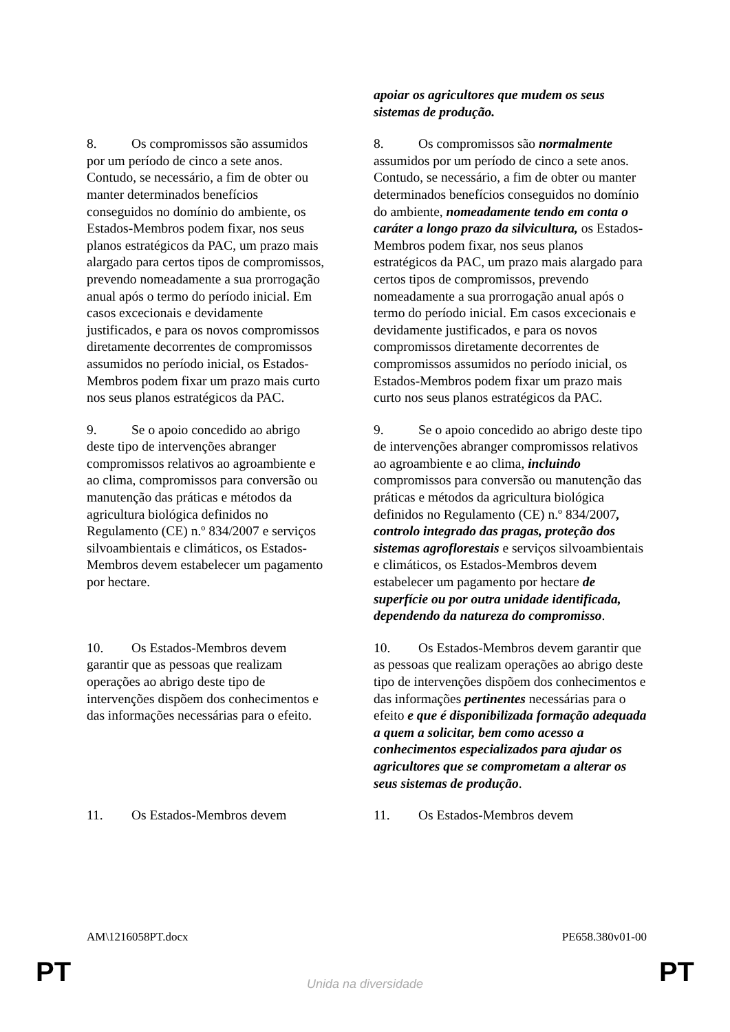| | apoiar os agricultores que mudem os seus sistemas de produção. |
| 8. Os compromissos são assumidos por um período de cinco a sete anos. Contudo, se necessário, a fim de obter ou manter determinados benefícios conseguidos no domínio do ambiente, os Estados-Membros podem fixar, nos seus planos estratégicos da PAC, um prazo mais alargado para certos tipos de compromissos, prevendo nomeadamente a sua prorrogação anual após o termo do período inicial. Em casos excecionais e devidamente justificados, e para os novos compromissos diretamente decorrentes de compromissos assumidos no período inicial, os Estados-Membros podem fixar um prazo mais curto nos seus planos estratégicos da PAC. | 8. Os compromissos são normalmente assumidos por um período de cinco a sete anos. Contudo, se necessário, a fim de obter ou manter determinados benefícios conseguidos no domínio do ambiente, nomeadamente tendo em conta o caráter a longo prazo da silvicultura, os Estados-Membros podem fixar, nos seus planos estratégicos da PAC, um prazo mais alargado para certos tipos de compromissos, prevendo nomeadamente a sua prorrogação anual após o termo do período inicial. Em casos excecionais e devidamente justificados, e para os novos compromissos diretamente decorrentes de compromissos assumidos no período inicial, os Estados-Membros podem fixar um prazo mais curto nos seus planos estratégicos da PAC. |
| 9. Se o apoio concedido ao abrigo deste tipo de intervenções abranger compromissos relativos ao agroambiente e ao clima, compromissos para conversão ou manutenção das práticas e métodos da agricultura biológica definidos no Regulamento (CE) n.º 834/2007 e serviços silvoambientais e climáticos, os Estados-Membros devem estabelecer um pagamento por hectare. | 9. Se o apoio concedido ao abrigo deste tipo de intervenções abranger compromissos relativos ao agroambiente e ao clima, incluindo compromissos para conversão ou manutenção das práticas e métodos da agricultura biológica definidos no Regulamento (CE) n.º 834/2007 , controlo integrado das pragas, proteção dos sistemas agroflorestais e serviços silvoambientais e climáticos, os Estados-Membros devem estabelecer um pagamento por hectare de superfície ou por outra unidade identificada, dependendo da natureza do compromisso . |
| 10. Os Estados-Membros devem garantir que as pessoas que realizam operações ao abrigo deste tipo de intervenções dispõem dos conhecimentos e das informações necessárias para o efeito. | 10. Os Estados-Membros devem garantir que as pessoas que realizam operações ao abrigo deste tipo de intervenções dispõem dos conhecimentos e das informações pertinentes necessárias para o efeito e que é disponibilizada formação adequada a quem a solicitar, bem como acesso a conhecimentos especializados para ajudar os agricultores que se comprometam a alterar os seus sistemas de produção . |
| 11. Os Estados-Membros devem | 11. Os Estados-Membros devem |
AM\1216058PT.docx PE658.380v01-00
PT
Unida na diversidade PT